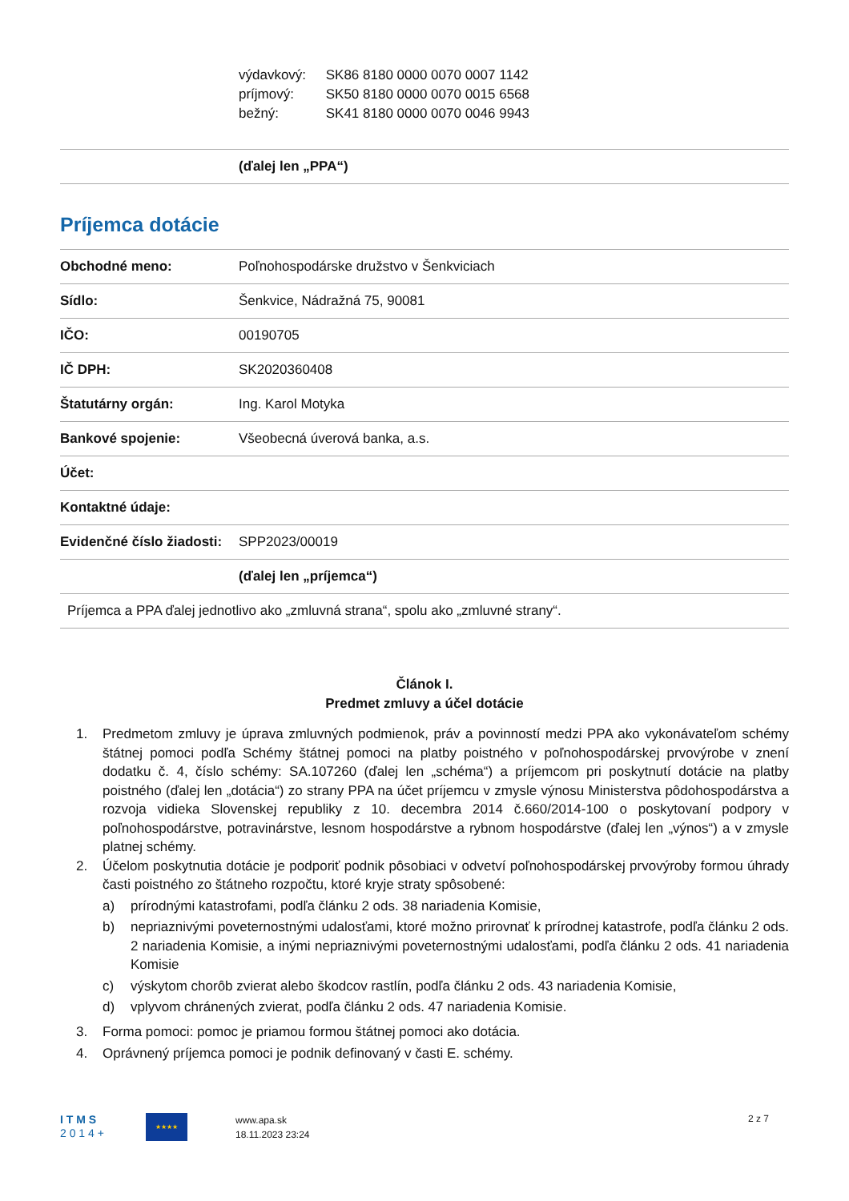výdavkový: SK86 8180 0000 0070 0007 1142
príjmový: SK50 8180 0000 0070 0015 6568
bežný: SK41 8180 0000 0070 0046 9943
| | (ďalej len „PPA“) |
Príjemca dotácie
| Obchodné meno: | Poľnohospodárske družstvo v Šenkviciach |
| Sídlo: | Šenkvice, Nádražná 75, 90081 |
| IČO: | 00190705 |
| IČ DPH: | SK2020360408 |
| Štatutárny orgán: | Ing. Karol Motyka |
| Bankové spojenie: | Všeobecná úverová banka, a.s. |
| Účet: | |
| Kontaktné údaje: | |
| Evidenčné číslo žiadosti: | SPP2023/00019 |
| | (ďalej len „príjemca“) |
| Príjemca a PPA ďalej jednotlivo ako „zmluvná strana“, spolu ako „zmluvné strany“. | |
Článok I.
Predmet zmluvy a účel dotácie
1. Predmetom zmluvy je úprava zmluvných podmienok, práv a povinností medzi PPA ako vykonávateľom schémy štátnej pomoci podľa Schémy štátnej pomoci na platby poistného v poľnohospodárskej prvovýrobe v znení dodatku č. 4, číslo schémy: SA.107260 (ďalej len „schéma“) a príjemcom pri poskytnutí dotácie na platby poistného (ďalej len „dotácia“) zo strany PPA na účet príjemcu v zmysle výnosu Ministerstva pôdohospodárstva a rozvoja vidieka Slovenskej republiky z 10. decembra 2014 č.660/2014-100 o poskytovaní podpory v poľnohospodárstve, potravinárstve, lesnom hospodárstve a rybnom hospodárstve (ďalej len „výnos“) a v zmysle platnej schémy.
2. Účelom poskytnutia dotácie je podporiť podnik pôsobiaci v odvetví poľnohospodárskej prvovýroby formou úhrady časti poistného zo štátneho rozpočtu, ktoré kryje straty spôsobené:
a) prírodnými katastrofami, podľa článku 2 ods. 38 nariadenia Komisie,
b) nepriaznivými poveternostnými udalosťami, ktoré možno prirovnať k prírodnej katastrofe, podľa článku 2 ods. 2 nariadenia Komisie, a inými nepriaznivými poveternostnými udalosťami, podľa článku 2 ods. 41 nariadenia Komisie
c) výskytom chorôb zvierat alebo škodcov rastlín, podľa článku 2 ods. 43 nariadenia Komisie,
d) vplyvom chránených zvierat, podľa článku 2 ods. 47 nariadenia Komisie.
3. Forma pomoci: pomoc je priamou formou štátnej pomoci ako dotácia.
4. Oprávnený príjemca pomoci je podnik definovaný v časti E. schémy.
I T M S
2 0 1 4 +
★★★★
www.apa.sk
18.11.2023 23:24
2 z 7